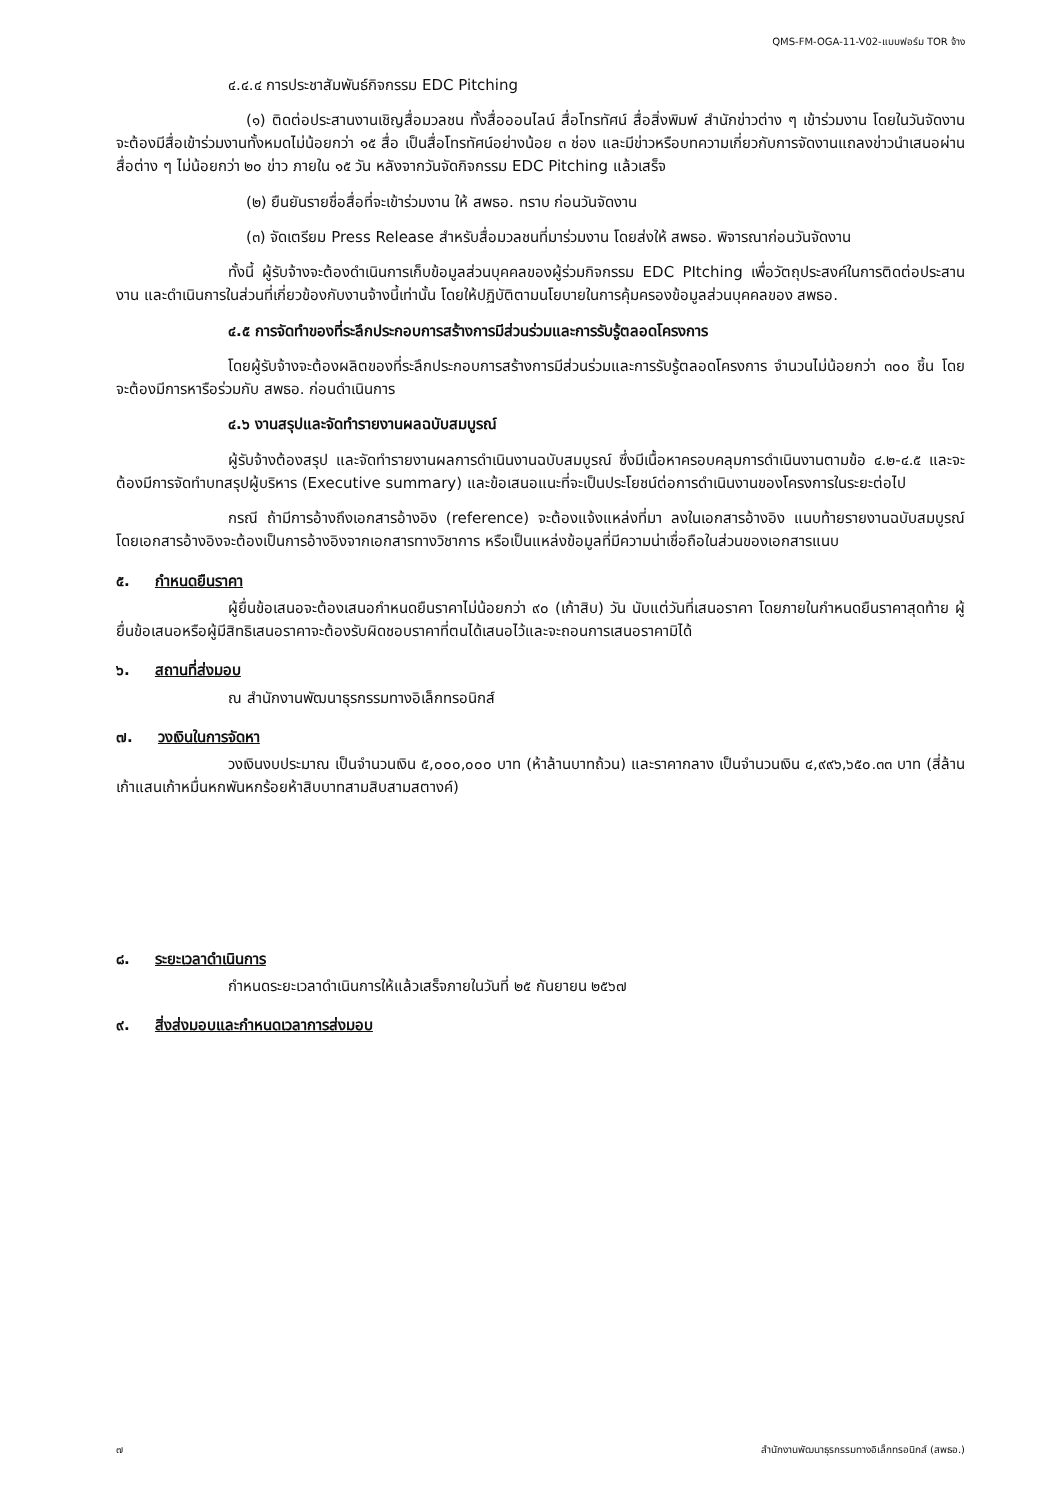QMS-FM-OGA-11-V02-แบบฟอร์ม TOR จ้าง
๔.๔.๔ การประชาสัมพันธ์กิจกรรม EDC Pitching
(๑) ติดต่อประสานงานเชิญสื่อมวลชน ทั้งสื่อออนไลน์ สื่อโทรทัศน์ สื่อสิ่งพิมพ์ สำนักข่าวต่าง ๆ เข้าร่วมงาน โดยในวันจัดงานจะต้องมีสื่อเข้าร่วมงานทั้งหมดไม่น้อยกว่า ๑๕ สื่อ เป็นสื่อโทรทัศน์อย่างน้อย ๓ ช่อง และมีข่าวหรือบทความเกี่ยวกับการจัดงานแถลงข่าวนำเสนอผ่านสื่อต่าง ๆ ไม่น้อยกว่า ๒๐ ข่าว ภายใน ๑๕ วัน หลังจากวันจัดกิจกรรม EDC Pitching แล้วเสร็จ
(๒) ยืนยันรายชื่อสื่อที่จะเข้าร่วมงาน ให้ สพธอ. ทราบ ก่อนวันจัดงาน
(๓) จัดเตรียม Press Release สำหรับสื่อมวลชนที่มาร่วมงาน โดยส่งให้ สพธอ. พิจารณาก่อนวันจัดงาน
ทั้งนี้ ผู้รับจ้างจะต้องดำเนินการเก็บข้อมูลส่วนบุคคลของผู้ร่วมกิจกรรม EDC PItching เพื่อวัตถุประสงค์ในการติดต่อประสานงาน และดำเนินการในส่วนที่เกี่ยวข้องกับงานจ้างนี้เท่านั้น โดยให้ปฏิบัติตามนโยบายในการคุ้มครองข้อมูลส่วนบุคคลของ สพธอ.
๔.๕ การจัดทำของที่ระลึกประกอบการสร้างการมีส่วนร่วมและการรับรู้ตลอดโครงการ
โดยผู้รับจ้างจะต้องผลิตของที่ระลึกประกอบการสร้างการมีส่วนร่วมและการรับรู้ตลอดโครงการ จำนวนไม่น้อยกว่า ๓๐๐ ชิ้น โดยจะต้องมีการหารือร่วมกับ สพธอ. ก่อนดำเนินการ
๔.๖ งานสรุปและจัดทำรายงานผลฉบับสมบูรณ์
ผู้รับจ้างต้องสรุป และจัดทำรายงานผลการดำเนินงานฉบับสมบูรณ์ ซึ่งมีเนื้อหาครอบคลุมการดำเนินงานตามข้อ ๔.๒-๔.๕ และจะต้องมีการจัดทำบทสรุปผู้บริหาร (Executive summary) และข้อเสนอแนะที่จะเป็นประโยชน์ต่อการดำเนินงานของโครงการในระยะต่อไป
กรณี ถ้ามีการอ้างถึงเอกสารอ้างอิง (reference) จะต้องแจ้งแหล่งที่มา ลงในเอกสารอ้างอิง แนบท้ายรายงานฉบับสมบูรณ์ โดยเอกสารอ้างอิงจะต้องเป็นการอ้างอิงจากเอกสารทางวิชาการ หรือเป็นแหล่งข้อมูลที่มีความน่าเชื่อถือในส่วนของเอกสารแนบ
๕. กำหนดยืนราคา
ผู้ยื่นข้อเสนอจะต้องเสนอกำหนดยืนราคาไม่น้อยกว่า ๙๐ (เก้าสิบ) วัน นับแต่วันที่เสนอราคา โดยภายในกำหนดยืนราคาสุดท้าย ผู้ยื่นข้อเสนอหรือผู้มีสิทธิเสนอราคาจะต้องรับผิดชอบราคาที่ตนได้เสนอไว้และจะถอนการเสนอราคามิได้
๖. สถานที่ส่งมอบ
ณ สำนักงานพัฒนาธุรกรรมทางอิเล็กทรอนิกส์
๗. วงเงินในการจัดหา
วงเงินงบประมาณ เป็นจำนวนเงิน ๕,๐๐๐,๐๐๐ บาท (ห้าล้านบาทถ้วน) และราคากลาง เป็นจำนวนเงิน ๔,๙๙๖,๖๕๐.๓๓ บาท (สี่ล้านเก้าแสนเก้าหมื่นหกพันหกร้อยห้าสิบบาทสามสิบสามสตางค์)
๘. ระยะเวลาดำเนินการ
กำหนดระยะเวลาดำเนินการให้แล้วเสร็จภายในวันที่ ๒๕ กันยายน ๒๕๖๗
๙. สิ่งส่งมอบและกำหนดเวลาการส่งมอบ
๗ สำนักงานพัฒนาธุรกรรมทางอิเล็กทรอนิกส์ (สพธอ.)